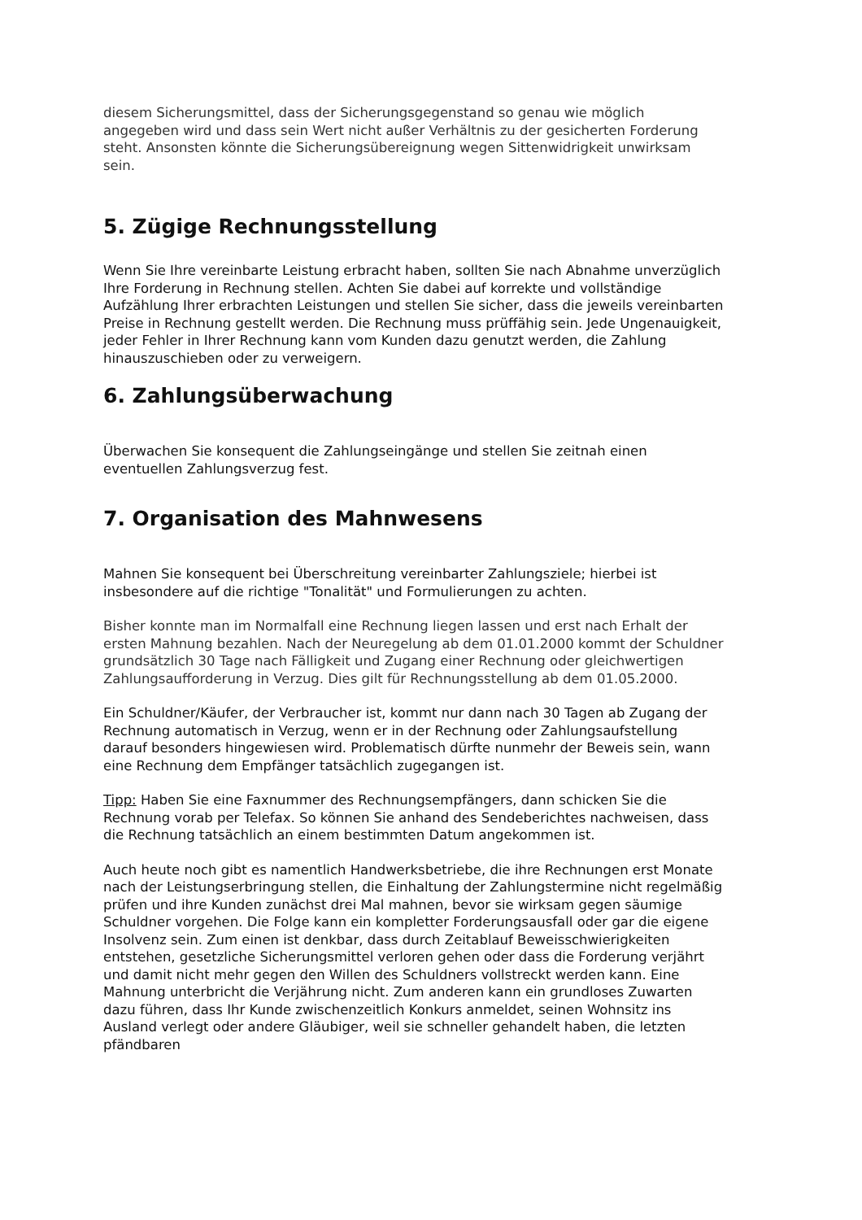diesem Sicherungsmittel, dass der Sicherungsgegenstand so genau wie möglich angegeben wird und dass sein Wert nicht außer Verhältnis zu der gesicherten Forderung steht. Ansonsten könnte die Sicherungsübereignung wegen Sittenwidrigkeit unwirksam sein.
5. Zügige Rechnungsstellung
Wenn Sie Ihre vereinbarte Leistung erbracht haben, sollten Sie nach Abnahme unverzüglich Ihre Forderung in Rechnung stellen. Achten Sie dabei auf korrekte und vollständige Aufzählung Ihrer erbrachten Leistungen und stellen Sie sicher, dass die jeweils vereinbarten Preise in Rechnung gestellt werden. Die Rechnung muss prüffähig sein. Jede Ungenauigkeit, jeder Fehler in Ihrer Rechnung kann vom Kunden dazu genutzt werden, die Zahlung hinauszuschieben oder zu verweigern.
6. Zahlungsüberwachung
Überwachen Sie konsequent die Zahlungseingänge und stellen Sie zeitnah einen eventuellen Zahlungsverzug fest.
7. Organisation des Mahnwesens
Mahnen Sie konsequent bei Überschreitung vereinbarter Zahlungsziele; hierbei ist insbesondere auf die richtige "Tonalität" und Formulierungen zu achten.
Bisher konnte man im Normalfall eine Rechnung liegen lassen und erst nach Erhalt der ersten Mahnung bezahlen. Nach der Neuregelung ab dem 01.01.2000 kommt der Schuldner grundsätzlich 30 Tage nach Fälligkeit und Zugang einer Rechnung oder gleichwertigen Zahlungsaufforderung in Verzug. Dies gilt für Rechnungsstellung ab dem 01.05.2000.
Ein Schuldner/Käufer, der Verbraucher ist, kommt nur dann nach 30 Tagen ab Zugang der Rechnung automatisch in Verzug, wenn er in der Rechnung oder Zahlungsaufstellung darauf besonders hingewiesen wird. Problematisch dürfte nunmehr der Beweis sein, wann eine Rechnung dem Empfänger tatsächlich zugegangen ist.
Tipp: Haben Sie eine Faxnummer des Rechnungsempfängers, dann schicken Sie die Rechnung vorab per Telefax. So können Sie anhand des Sendeberichtes nachweisen, dass die Rechnung tatsächlich an einem bestimmten Datum angekommen ist.
Auch heute noch gibt es namentlich Handwerksbetriebe, die ihre Rechnungen erst Monate nach der Leistungserbringung stellen, die Einhaltung der Zahlungstermine nicht regelmäßig prüfen und ihre Kunden zunächst drei Mal mahnen, bevor sie wirksam gegen säumige Schuldner vorgehen. Die Folge kann ein kompletter Forderungsausfall oder gar die eigene Insolvenz sein. Zum einen ist denkbar, dass durch Zeitablauf Beweisschwierigkeiten entstehen, gesetzliche Sicherungsmittel verloren gehen oder dass die Forderung verjährt und damit nicht mehr gegen den Willen des Schuldners vollstreckt werden kann. Eine Mahnung unterbricht die Verjährung nicht. Zum anderen kann ein grundloses Zuwarten dazu führen, dass Ihr Kunde zwischenzeitlich Konkurs anmeldet, seinen Wohnsitz ins Ausland verlegt oder andere Gläubiger, weil sie schneller gehandelt haben, die letzten pfändbaren